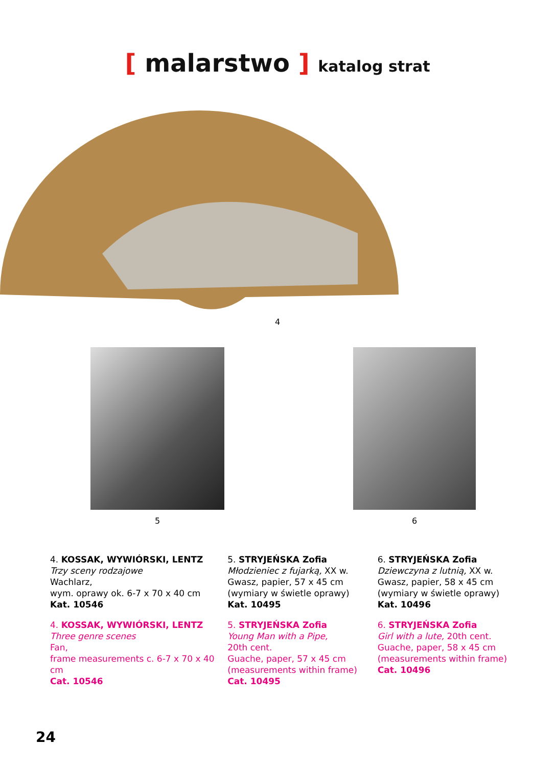[ malarstwo ] katalog strat
4
5 6
4. KOSSAK, WYWIÓRSKI, LENTZ
Trzy sceny rodzajowe
Wachlarz,
wym. oprawy ok. 6-7 x 70 x 40 cm
Kat. 10546
4. KOSSAK, WYWIÓRSKI, LENTZ
Three genre scenes
Fan,
frame measurements c. 6-7 x 70 x 40 cm
Cat. 10546
5. STRYJEŃSKA Zofia
Młodzieniec z fujarką, XX w.
Gwasz, papier, 57 x 45 cm
(wymiary w świetle oprawy)
Kat. 10495
5. STRYJEŃSKA Zofia
Young Man with a Pipe,
20th cent.
Guache, paper, 57 x 45 cm
(measurements within frame)
Cat. 10495
6. STRYJEŃSKA Zofia
Dziewczyna z lutnią, XX w.
Gwasz, papier, 58 x 45 cm
(wymiary w świetle oprawy)
Kat. 10496
6. STRYJEŃSKA Zofia
Girl with a lute, 20th cent.
Guache, paper, 58 x 45 cm
(measurements within frame)
Cat. 10496
24